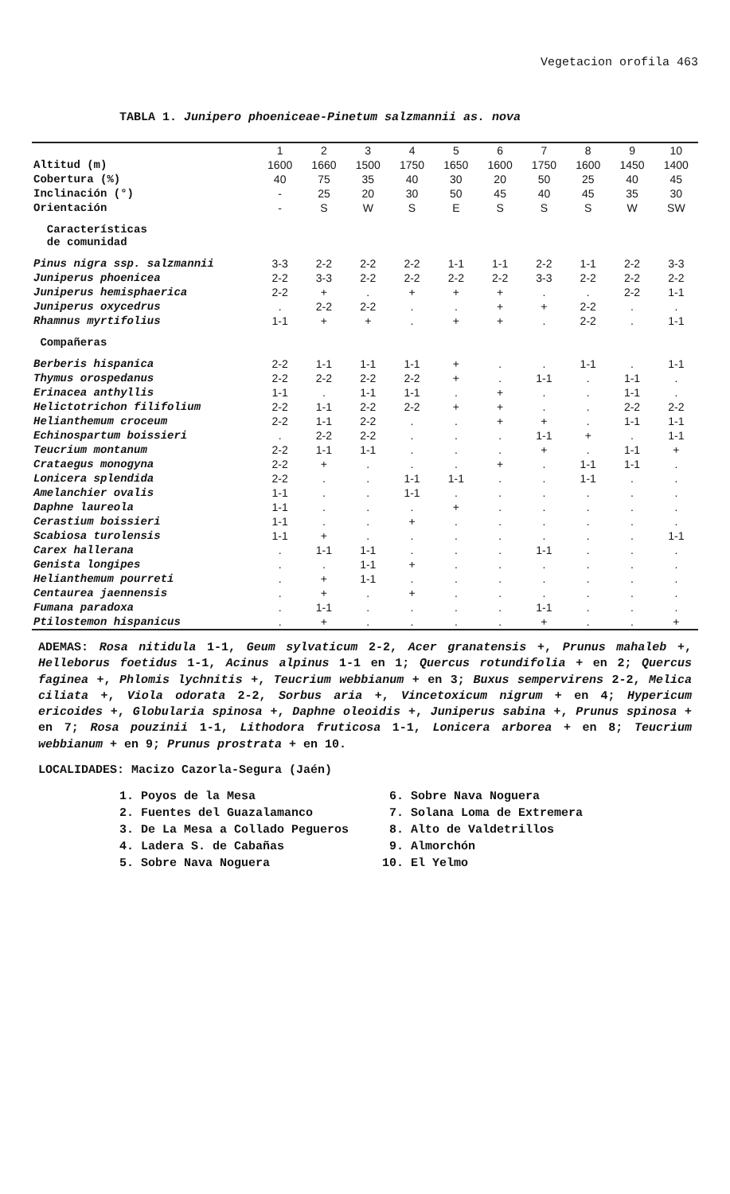Vegetacion orofila 463
TABLA 1. Junipero phoeniceae-Pinetum salzmannii as. nova
| | 1 | 2 | 3 | 4 | 5 | 6 | 7 | 8 | 9 | 10 |
| Altitud (m) | 1600 | 1660 | 1500 | 1750 | 1650 | 1600 | 1750 | 1600 | 1450 | 1400 |
| Cobertura (%) | 40 | 75 | 35 | 40 | 30 | 20 | 50 | 25 | 40 | 45 |
| Inclinación (°) | - | 25 | 20 | 30 | 50 | 45 | 40 | 45 | 35 | 30 |
| Orientación | - | S | W | S | E | S | S | S | W | SW |
| Características de comunidad | | | | | | | | | | |
| Pinus nigra ssp. salzmannii | 3-3 | 2-2 | 2-2 | 2-2 | 1-1 | 1-1 | 2-2 | 1-1 | 2-2 | 3-3 |
| Juniperus phoenicea | 2-2 | 3-3 | 2-2 | 2-2 | 2-2 | 2-2 | 3-3 | 2-2 | 2-2 | 2-2 |
| Juniperus hemisphaerica | 2-2 | + | . | + | + | + | . | . | 2-2 | 1-1 |
| Juniperus oxycedrus | . | 2-2 | 2-2 | . | . | + | + | 2-2 | . | . |
| Rhamnus myrtifolius | 1-1 | + | + | . | + | + | . | 2-2 | . | 1-1 |
| Compañeras | | | | | | | | | | |
| Berberis hispanica | 2-2 | 1-1 | 1-1 | 1-1 | + | . | . | 1-1 | . | 1-1 |
| Thymus orospedanus | 2-2 | 2-2 | 2-2 | 2-2 | + | . | 1-1 | . | 1-1 | . |
| Erinacea anthyllis | 1-1 | . | 1-1 | 1-1 | . | + | . | . | 1-1 | . |
| Helictotrichon filifolium | 2-2 | 1-1 | 2-2 | 2-2 | + | + | . | . | 2-2 | 2-2 |
| Helianthemum croceum | 2-2 | 1-1 | 2-2 | . | . | + | + | . | 1-1 | 1-1 |
| Echinospartum boissieri | . | 2-2 | 2-2 | . | . | . | 1-1 | + | . | 1-1 |
| Teucrium montanum | 2-2 | 1-1 | 1-1 | . | . | . | + | . | 1-1 | + |
| Crataegus monogyna | 2-2 | + | . | . | . | + | . | 1-1 | 1-1 | . |
| Lonicera splendida | 2-2 | . | . | 1-1 | 1-1 | . | . | 1-1 | . | . |
| Amelanchier ovalis | 1-1 | . | . | 1-1 | . | . | . | . | . | . |
| Daphne laureola | 1-1 | . | . | . | + | . | . | . | . | . |
| Cerastium boissieri | 1-1 | . | . | + | . | . | . | . | . | . |
| Scabiosa turolensis | 1-1 | + | . | . | . | . | . | . | . | 1-1 |
| Carex hallerana | . | 1-1 | 1-1 | . | . | . | 1-1 | . | . | . |
| Genista longipes | . | . | 1-1 | + | . | . | . | . | . | . |
| Helianthemum pourreti | . | + | 1-1 | . | . | . | . | . | . | . |
| Centaurea jaennensis | . | + | . | + | . | . | . | . | . | . |
| Fumana paradoxa | . | 1-1 | . | . | . | . | 1-1 | . | . | . |
| Ptilostemon hispanicus | . | + | . | . | . | . | + | . | . | + |
ADEMAS: Rosa nitidula 1-1, Geum sylvaticum 2-2, Acer granatensis +, Prunus mahaleb +, Helleborus foetidus 1-1, Acinus alpinus 1-1 en 1; Quercus rotundifolia + en 2; Quercus faginea +, Phlomis lychnitis +, Teucrium webbianum + en 3; Buxus sempervirens 2-2, Melica ciliata +, Viola odorata 2-2, Sorbus aria +, Vincetoxicum nigrum + en 4; Hypericum ericoides +, Globularia spinosa +, Daphne oleoidis +, Juniperus sabina +, Prunus spinosa + en 7; Rosa pouzinii 1-1, Lithodora fruticosa 1-1, Lonicera arborea + en 8; Teucrium webbianum + en 9; Prunus prostrata + en 10.
LOCALIDADES: Macizo Cazorla-Segura (Jaén)
1. Poyos de la Mesa
2. Fuentes del Guazalamanco
3. De La Mesa a Collado Pegueros
4. Ladera S. de Cabañas
5. Sobre Nava Noguera
6. Sobre Nava Noguera
7. Solana Loma de Extremera
8. Alto de Valdetrillos
9. Almorchón
10. El Yelmo